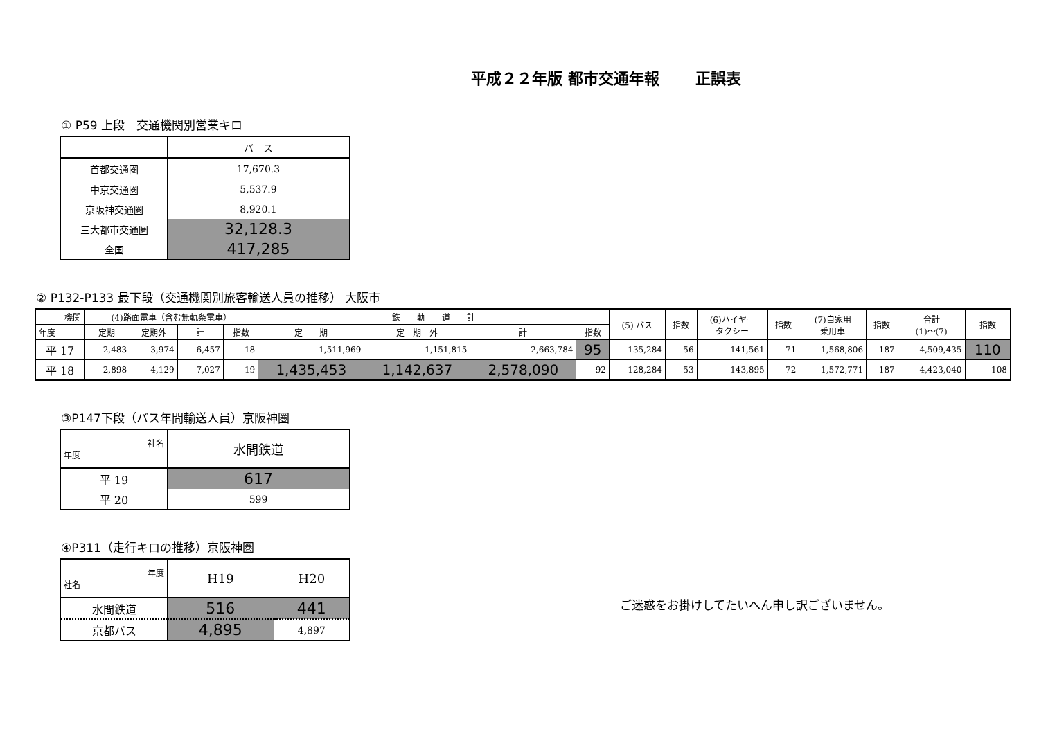平成２２年版 都市交通年報　　 正誤表
① P59 上段　交通機関別営業キロ
| | バ ス |
| 首都交通圏 | 17,670.3 |
| 中京交通圏 | 5,537.9 |
| 京阪神交通圏 | 8,920.1 |
| 三大都市交通圏 | 32,128.3 |
| 全国 | 417,285 |
② P132-P133 最下段（交通機関別旅客輸送人員の推移） 大阪市
| 機関 | (4)路面電車（含む無軌条電車） | | | | 鉄 軌 道 計 | | | | (5) バス | 指数 | (6)ハイヤー タクシー | 指数 | (7)自家用 乗用車 | 指数 | 合計 (1)～(7) | 指数 |
| --- | --- | --- | --- | --- | --- | --- | --- | --- | --- | --- | --- | --- | --- | --- | --- | --- |
| 年度 | 定期 | 定期外 | 計 | 指数 | 定 期 | 定 期 外 | 計 | 指数 | | | | | | | | |
| 平 17 | 2,483 | 3,974 | 6,457 | 18 | 1,511,969 | 1,151,815 | 2,663,784 | 95 | 135,284 | 56 | 141,561 | 71 | 1,568,806 | 187 | 4,509,435 | 110 |
| 平 18 | 2,898 | 4,129 | 7,027 | 19 | 1,435,453 | 1,142,637 | 2,578,090 | 92 | 128,284 | 53 | 143,895 | 72 | 1,572,771 | 187 | 4,423,040 | 108 |
③P147下段（バス年間輸送人員）京阪神圏
| 社名 年度 | 水間鉄道 |
| 平 19 | 617 |
| 平 20 | 599 |
④P311（走行キロの推移）京阪神圏
| 年度 社名 | H19 | H20 |
| 水間鉄道 | 516 | 441 |
| 京都バス | 4,895 | 4,897 |
ご迷惑をお掛けしてたいへん申し訳ございません。